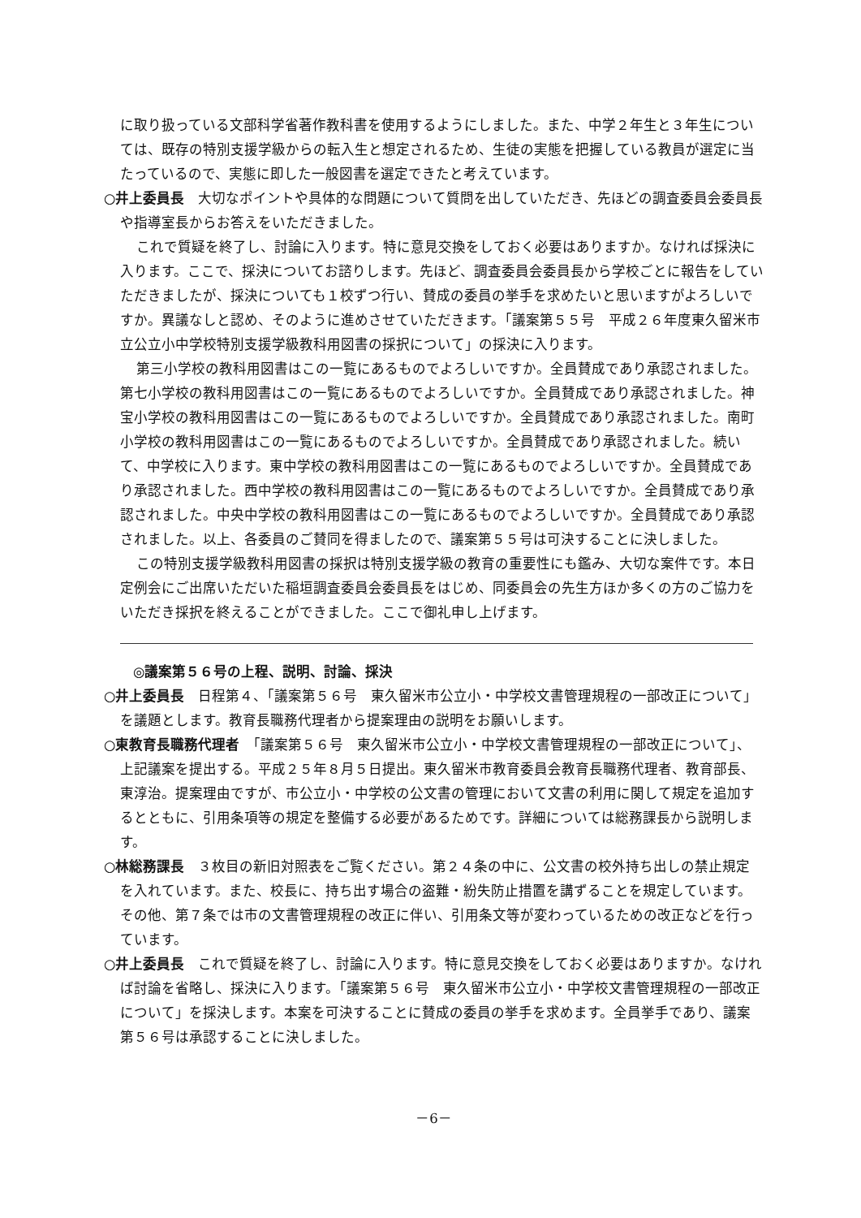に取り扱っている文部科学省著作教科書を使用するようにしました。また、中学２年生と３年生については、既存の特別支援学級からの転入生と想定されるため、生徒の実態を把握している教員が選定に当たっているので、実態に即した一般図書を選定できたと考えています。
○井上委員長　大切なポイントや具体的な問題について質問を出していただき、先ほどの調査委員会委員長や指導室長からお答えをいただきました。
これで質疑を終了し、討論に入ります。特に意見交換をしておく必要はありますか。なければ採決に入ります。ここで、採決についてお諮りします。先ほど、調査委員会委員長から学校ごとに報告をしていただきましたが、採決についても１校ずつ行い、賛成の委員の挙手を求めたいと思いますがよろしいですか。異議なしと認め、そのように進めさせていただきます。「議案第５５号　平成２６年度東久留米市立公立小中学校特別支援学級教科用図書の採択について」の採決に入ります。
第三小学校の教科用図書はこの一覧にあるものでよろしいですか。全員賛成であり承認されました。第七小学校の教科用図書はこの一覧にあるものでよろしいですか。全員賛成であり承認されました。神宝小学校の教科用図書はこの一覧にあるものでよろしいですか。全員賛成であり承認されました。南町小学校の教科用図書はこの一覧にあるものでよろしいですか。全員賛成であり承認されました。続いて、中学校に入ります。東中学校の教科用図書はこの一覧にあるものでよろしいですか。全員賛成であり承認されました。西中学校の教科用図書はこの一覧にあるものでよろしいですか。全員賛成であり承認されました。中央中学校の教科用図書はこの一覧にあるものでよろしいですか。全員賛成であり承認されました。以上、各委員のご賛同を得ましたので、議案第５５号は可決することに決しました。
この特別支援学級教科用図書の採択は特別支援学級の教育の重要性にも鑑み、大切な案件です。本日定例会にご出席いただいた稲垣調査委員会委員長をはじめ、同委員会の先生方ほか多くの方のご協力をいただき採択を終えることができました。ここで御礼申し上げます。
◎議案第５６号の上程、説明、討論、採決
○井上委員長　日程第４、「議案第５６号　東久留米市公立小・中学校文書管理規程の一部改正について」を議題とします。教育長職務代理者から提案理由の説明をお願いします。
○東教育長職務代理者　「議案第５６号　東久留米市公立小・中学校文書管理規程の一部改正について」、上記議案を提出する。平成２５年８月５日提出。東久留米市教育委員会教育長職務代理者、教育部長、東淳治。提案理由ですが、市公立小・中学校の公文書の管理において文書の利用に関して規定を追加するとともに、引用条項等の規定を整備する必要があるためです。詳細については総務課長から説明します。
○林総務課長　３枚目の新旧対照表をご覧ください。第２４条の中に、公文書の校外持ち出しの禁止規定を入れています。また、校長に、持ち出す場合の盗難・紛失防止措置を講ずることを規定しています。その他、第７条では市の文書管理規程の改正に伴い、引用条文等が変わっているための改正などを行っています。
○井上委員長　これで質疑を終了し、討論に入ります。特に意見交換をしておく必要はありますか。なければ討論を省略し、採決に入ります。「議案第５６号　東久留米市公立小・中学校文書管理規程の一部改正について」を採決します。本案を可決することに賛成の委員の挙手を求めます。全員挙手であり、議案第５６号は承認することに決しました。
－6－